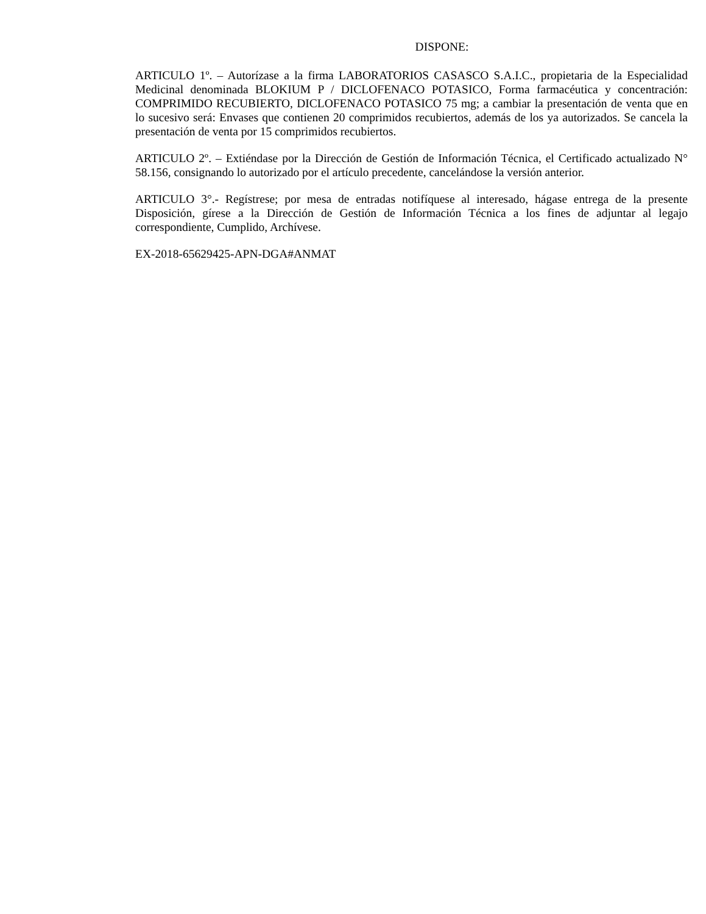DISPONE:
ARTICULO 1º. – Autorízase a la firma LABORATORIOS CASASCO S.A.I.C., propietaria de la Especialidad Medicinal denominada BLOKIUM P / DICLOFENACO POTASICO, Forma farmacéutica y concentración: COMPRIMIDO RECUBIERTO, DICLOFENACO POTASICO 75 mg; a cambiar la presentación de venta que en lo sucesivo será: Envases que contienen 20 comprimidos recubiertos, además de los ya autorizados. Se cancela la presentación de venta por 15 comprimidos recubiertos.
ARTICULO 2º. – Extiéndase por la Dirección de Gestión de Información Técnica, el Certificado actualizado N° 58.156, consignando lo autorizado por el artículo precedente, cancelándose la versión anterior.
ARTICULO 3°.- Regístrese; por mesa de entradas notifíquese al interesado, hágase entrega de la presente Disposición, gírese a la Dirección de Gestión de Información Técnica a los fines de adjuntar al legajo correspondiente, Cumplido, Archívese.
EX-2018-65629425-APN-DGA#ANMAT